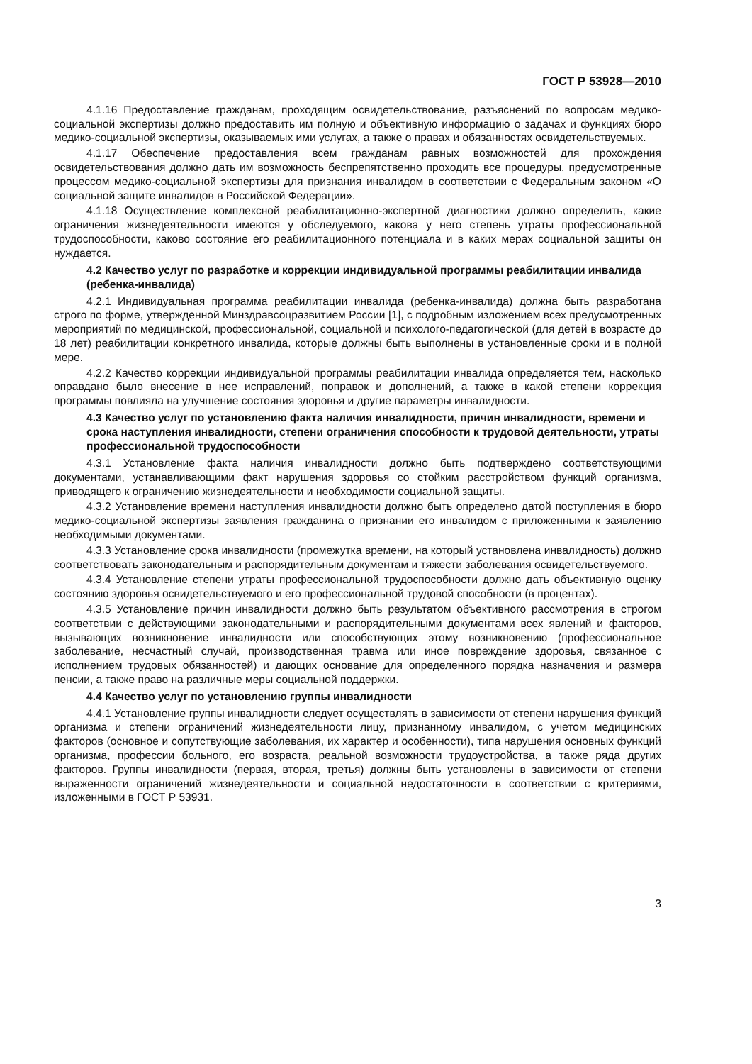ГОСТ Р 53928—2010
4.1.16 Предоставление гражданам, проходящим освидетельствование, разъяснений по вопросам медико-социальной экспертизы должно предоставить им полную и объективную информацию о задачах и функциях бюро медико-социальной экспертизы, оказываемых ими услугах, а также о правах и обязанностях освидетельствуемых.
4.1.17 Обеспечение предоставления всем гражданам равных возможностей для прохождения освидетельствования должно дать им возможность беспрепятственно проходить все процедуры, предусмотренные процессом медико-социальной экспертизы для признания инвалидом в соответствии с Федеральным законом «О социальной защите инвалидов в Российской Федерации».
4.1.18 Осуществление комплексной реабилитационно-экспертной диагностики должно определить, какие ограничения жизнедеятельности имеются у обследуемого, какова у него степень утраты профессиональной трудоспособности, каково состояние его реабилитационного потенциала и в каких мерах социальной защиты он нуждается.
4.2 Качество услуг по разработке и коррекции индивидуальной программы реабилитации инвалида (ребенка-инвалида)
4.2.1 Индивидуальная программа реабилитации инвалида (ребенка-инвалида) должна быть разработана строго по форме, утвержденной Минздравсоцразвитием России [1], с подробным изложением всех предусмотренных мероприятий по медицинской, профессиональной, социальной и психолого-педагогической (для детей в возрасте до 18 лет) реабилитации конкретного инвалида, которые должны быть выполнены в установленные сроки и в полной мере.
4.2.2 Качество коррекции индивидуальной программы реабилитации инвалида определяется тем, насколько оправдано было внесение в нее исправлений, поправок и дополнений, а также в какой степени коррекция программы повлияла на улучшение состояния здоровья и другие параметры инвалидности.
4.3 Качество услуг по установлению факта наличия инвалидности, причин инвалидности, времени и срока наступления инвалидности, степени ограничения способности к трудовой деятельности, утраты профессиональной трудоспособности
4.3.1 Установление факта наличия инвалидности должно быть подтверждено соответствующими документами, устанавливающими факт нарушения здоровья со стойким расстройством функций организма, приводящего к ограничению жизнедеятельности и необходимости социальной защиты.
4.3.2 Установление времени наступления инвалидности должно быть определено датой поступления в бюро медико-социальной экспертизы заявления гражданина о признании его инвалидом с приложенными к заявлению необходимыми документами.
4.3.3 Установление срока инвалидности (промежутка времени, на который установлена инвалидность) должно соответствовать законодательным и распорядительным документам и тяжести заболевания освидетельствуемого.
4.3.4 Установление степени утраты профессиональной трудоспособности должно дать объективную оценку состоянию здоровья освидетельствуемого и его профессиональной трудовой способности (в процентах).
4.3.5 Установление причин инвалидности должно быть результатом объективного рассмотрения в строгом соответствии с действующими законодательными и распорядительными документами всех явлений и факторов, вызывающих возникновение инвалидности или способствующих этому возникновению (профессиональное заболевание, несчастный случай, производственная травма или иное повреждение здоровья, связанное с исполнением трудовых обязанностей) и дающих основание для определенного порядка назначения и размера пенсии, а также право на различные меры социальной поддержки.
4.4 Качество услуг по установлению группы инвалидности
4.4.1 Установление группы инвалидности следует осуществлять в зависимости от степени нарушения функций организма и степени ограничений жизнедеятельности лицу, признанному инвалидом, с учетом медицинских факторов (основное и сопутствующие заболевания, их характер и особенности), типа нарушения основных функций организма, профессии больного, его возраста, реальной возможности трудоустройства, а также ряда других факторов. Группы инвалидности (первая, вторая, третья) должны быть установлены в зависимости от степени выраженности ограничений жизнедеятельности и социальной недостаточности в соответствии с критериями, изложенными в ГОСТ Р 53931.
3